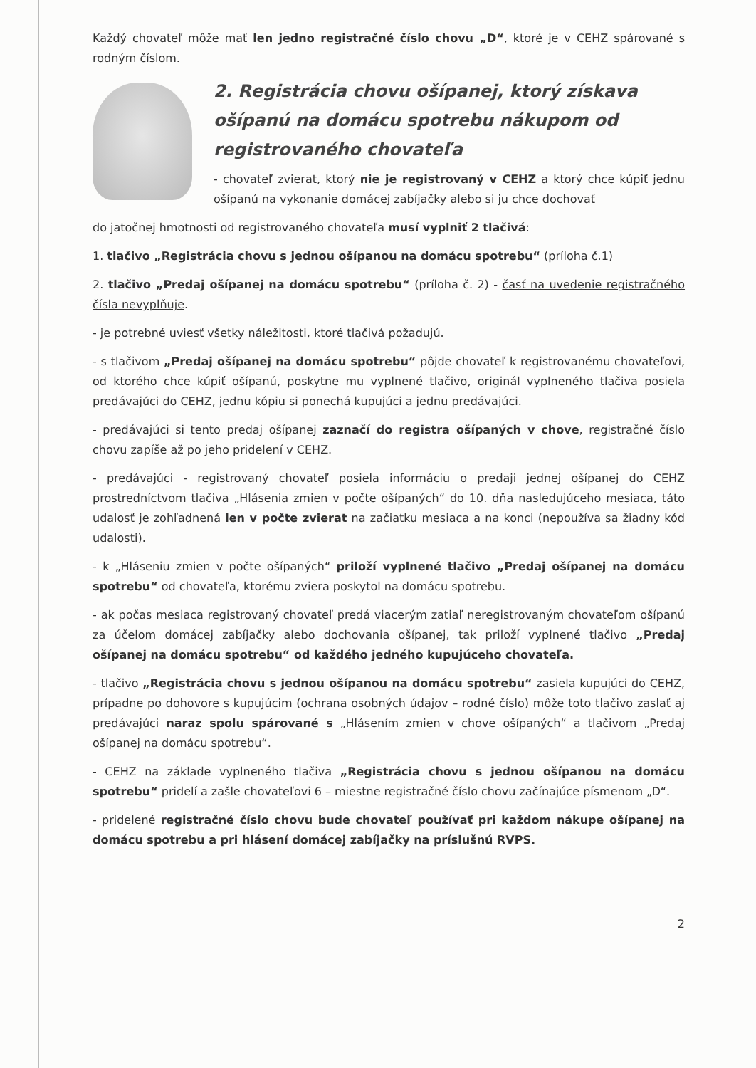Každý chovateľ môže mať len jedno registračné číslo chovu „D“, ktoré je v CEHZ spárované s rodným číslom.
2. Registrácia chovu ošípanej, ktorý získava ošípanú na domácu spotrebu nákupom od registrovaného chovateľa
- chovateľ zvierat, ktorý nie je registrovaný v CEHZ a ktorý chce kúpiť jednu ošípanú na vykonanie domácej zabíjačky alebo si ju chce dochovať
do jatočnej hmotnosti od registrovaného chovateľa musí vyplniť 2 tlačivá:
1. tlačivo „Registrácia chovu s jednou ošípanou na domácu spotrebu“ (príloha č.1)
2. tlačivo „Predaj ošípanej na domácu spotrebu“ (príloha č. 2) - časť na uvedenie registračného čísla nevyplňuje.
- je potrebné uviesť všetky náležitosti, ktoré tlačivá požadujú.
- s tlačivom „Predaj ošípanej na domácu spotrebu“ pôjde chovateľ k registrovanému chovateľovi, od ktorého chce kúpiť ošípanú, poskytne mu vyplnené tlačivo, originál vyplneného tlačiva posiela predávajúci do CEHZ, jednu kópiu si ponechá kupujúci a jednu predávajúci.
- predávajúci si tento predaj ošípanej zaznačí do registra ošípaných v chove, registračné číslo chovu zapíše až po jeho pridelení v CEHZ.
- predávajúci - registrovaný chovateľ posiela informáciu o predaji jednej ošípanej do CEHZ prostredníctvom tlačiva „Hlásenia zmien v počte ošípaných“ do 10. dňa nasledujúceho mesiaca, táto udalosť je zohľadnená len v počte zvierat na začiatku mesiaca a na konci (nepoužíva sa žiadny kód udalosti).
- k „Hláseniu zmien v počte ošípaných“ priloží vyplnené tlačivo „Predaj ošípanej na domácu spotrebu“ od chovateľa, ktorému zviera poskytol na domácu spotrebu.
- ak počas mesiaca registrovaný chovateľ predá viacerým zatiaľ neregistrovaným chovateľom ošípanú za účelom domácej zabíjačky alebo dochovania ošípanej, tak priloží vyplnené tlačivo „Predaj ošípanej na domácu spotrebu“ od každého jedného kupujúceho chovateľa.
- tlačivo „Registrácia chovu s jednou ošípanou na domácu spotrebu“ zasiela kupujúci do CEHZ, prípadne po dohovore s kupujúcim (ochrana osobných údajov – rodné číslo) môže toto tlačivo zaslať aj predávajúci naraz spolu spárované s „Hlásením zmien v chove ošípaných“ a tlačivom „Predaj ošípanej na domácu spotrebu“.
- CEHZ na základe vyplneného tlačiva „Registrácia chovu s jednou ošípanou na domácu spotrebu“ pridelí a zašle chovateľovi 6 – miestne registračné číslo chovu začínajúce písmenom „D“.
- pridelené registračné číslo chovu bude chovateľ používať pri každom nákupe ošípanej na domácu spotrebu a pri hlásení domácej zabíjačky na príslušnú RVPS.
2